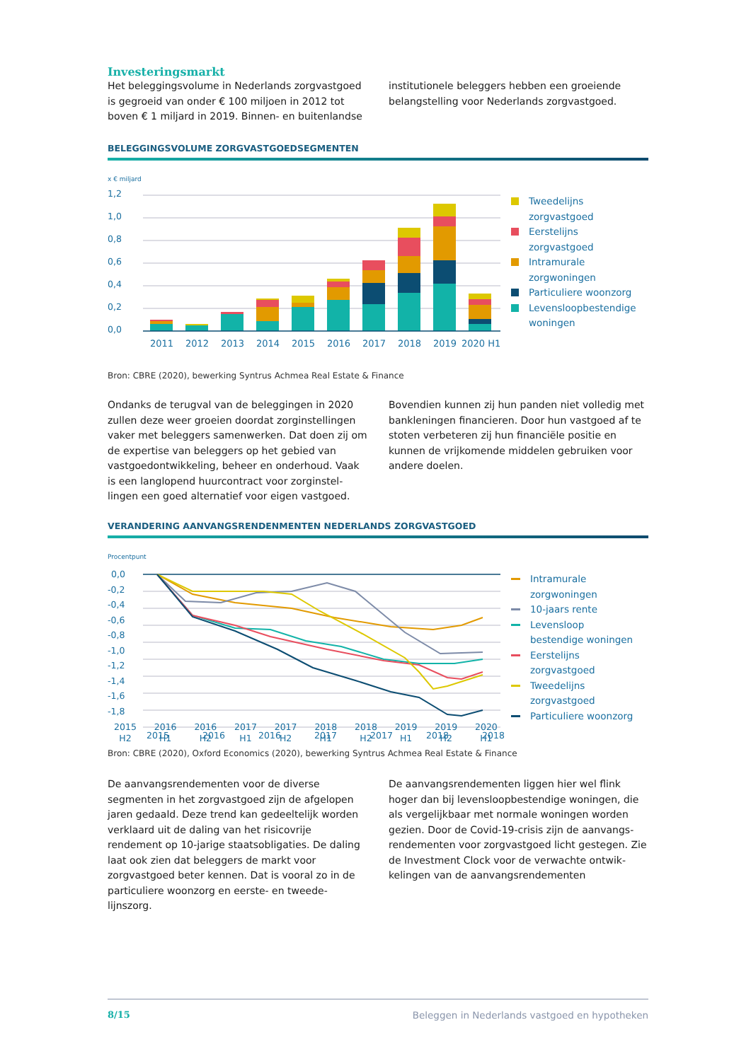Investeringsmarkt
Het beleggingsvolume in Nederlands zorgvastgoed is gegroeid van onder € 100 miljoen in 2012 tot boven € 1 miljard in 2019. Binnen- en buitenlandse
institutionele beleggers hebben een groeiende belangstelling voor Nederlands zorgvastgoed.
BELEGGINGSVOLUME ZORGVASTGOEDSEGMENTEN
x € miljard
1,2
1,0
0,8
0,6
0,4
0,2
0,0
2011
2012
2013
2014
2015
2016
2017
2018
2019
2020 H1
Tweedelijns
zorgvastgoed
Eerstelijns
zorgvastgoed
Intramurale
zorgwoningen
Particuliere woonzorg
Levensloopbestendige
woningen
Bron: CBRE (2020), bewerking Syntrus Achmea Real Estate & Finance
Ondanks de terugval van de beleggingen in 2020 zullen deze weer groeien doordat zorginstellingen vaker met beleggers samenwerken. Dat doen zij om de expertise van beleggers op het gebied van vastgoedontwikkeling, beheer en onderhoud. Vaak is een langlopend huurcontract voor zorginstel-lingen een goed alternatief voor eigen vastgoed.
Bovendien kunnen zij hun panden niet volledig met bankleningen financieren. Door hun vastgoed af te stoten verbeteren zij hun financiële positie en kunnen de vrijkomende middelen gebruiken voor andere doelen.
VERANDERING AANVANGSRENDENMENTEN NEDERLANDS ZORGVASTGOED
Procentpunt
0,0
-0,2
-0,4
-0,6
-0,8
-1,0
-1,2
-1,4
-1,6
-1,8
2015
2016
2016
2017
2017
2018
2018
Intramurale
zorgwoningen
10-jaars rente
Levensloop
bestendige woningen
Eerstelijns
zorgvastgoed
Tweedelijns
zorgvastgoed
Particuliere woonzorg
2015
H2 2016
H1 2016
H2 2017
H1 2017
H2 2018
H1 2018
H2 2019
H1 2019
H2 2020
H1
Bron: CBRE (2020), Oxford Economics (2020), bewerking Syntrus Achmea Real Estate & Finance
De aanvangsrendementen voor de diverse segmenten in het zorgvastgoed zijn de afgelopen jaren gedaald. Deze trend kan gedeeltelijk worden verklaard uit de daling van het risicovrije rendement op 10-jarige staatsobligaties. De daling laat ook zien dat beleggers de markt voor zorgvastgoed beter kennen. Dat is vooral zo in de particuliere woonzorg en eerste- en tweede-lijnszorg.
De aanvangsrendementen liggen hier wel flink hoger dan bij levensloopbestendige woningen, die als vergelijkbaar met normale woningen worden gezien. Door de Covid-19-crisis zijn de aanvangs-rendementen voor zorgvastgoed licht gestegen. Zie de Investment Clock voor de verwachte ontwik-kelingen van de aanvangsrendementen
8/15 Beleggen in Nederlands vastgoed en hypotheken